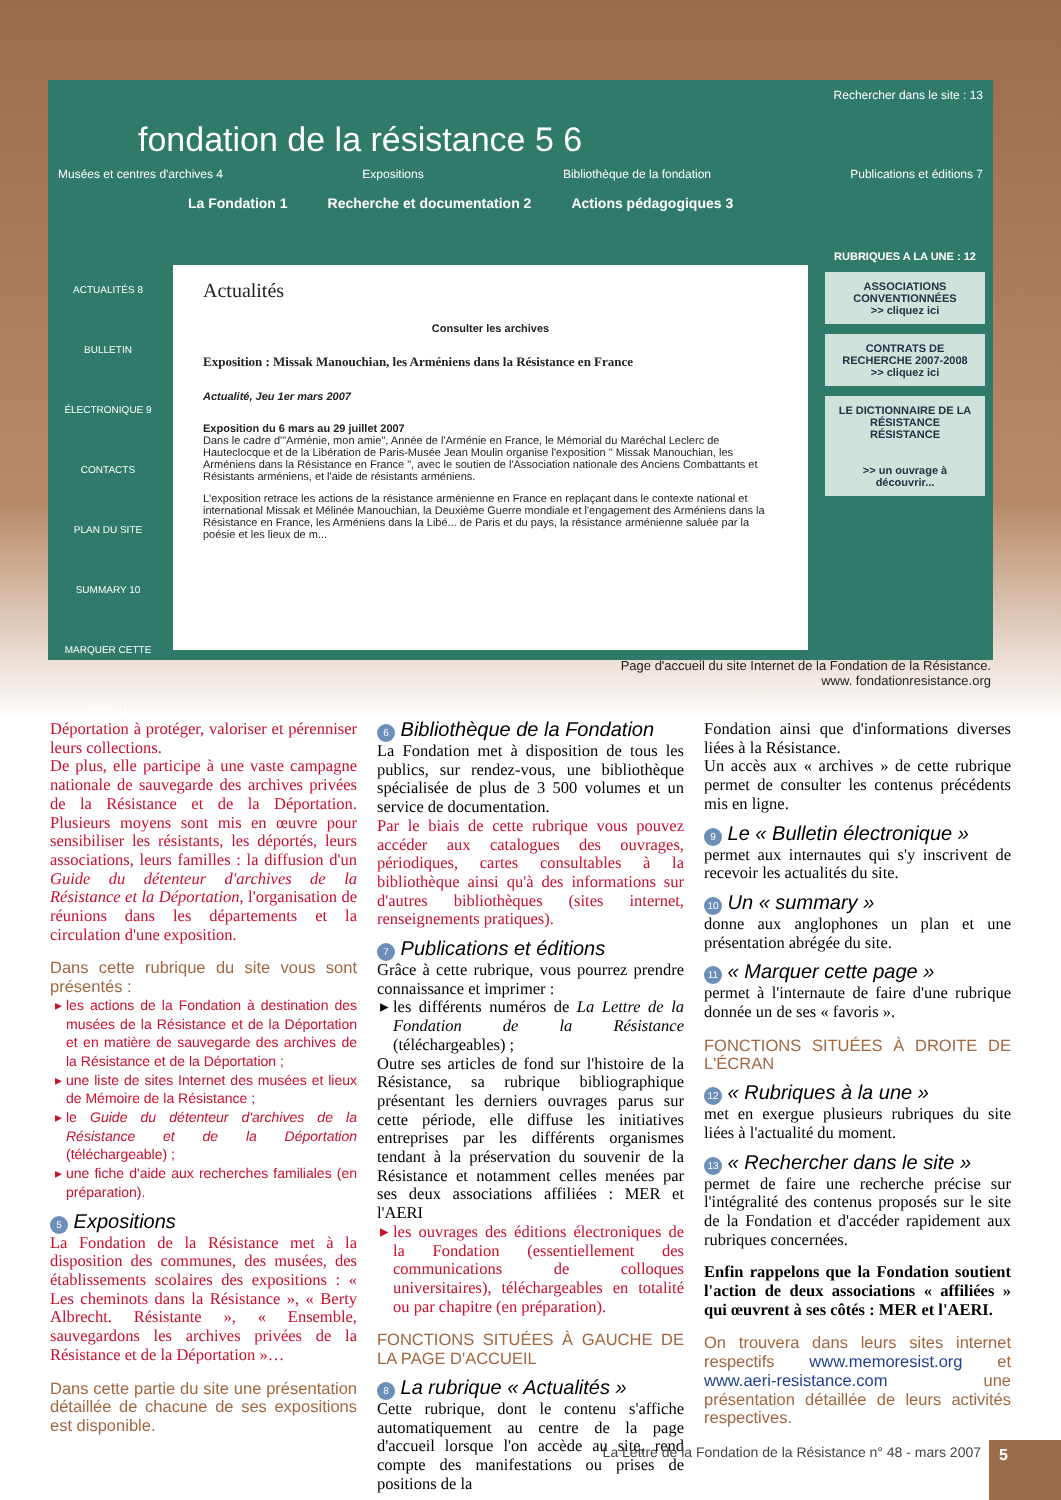Rechercher dans le site : 13
fondation de la résistance 5 6
Musées et centres d'archives 4 Expositions Bibliothèque de la fondation Publications et éditions 7
La Fondation 1 Recherche et documentation 2 Actions pédagogiques 3
ACTUALITÉS 8
BULLETIN ÉLECTRONIQUE 9
CONTACTS
PLAN DU SITE
SUMMARY 10
MARQUER CETTE PAGE 11
Actualités
Consulter les archives
Exposition : Missak Manouchian, les Arméniens dans la Résistance en France
Actualité, Jeu 1er mars 2007
Exposition du 6 mars au 29 juillet 2007
Dans le cadre d'"Arménie, mon amie", Année de l'Arménie en France, le Mémorial du Maréchal Leclerc de Hauteclocque et de la Libération de Paris-Musée Jean Moulin organise l'exposition " Missak Manouchian, les Arméniens dans la Résistance en France ", avec le soutien de l'Association nationale des Anciens Combattants et Résistants arméniens, et l'aide de résistants arméniens.
L'exposition retrace les actions de la résistance arménienne en France en replaçant dans le contexte national et international Missak et Mélinée Manouchian, la Deuxième Guerre mondiale et l'engagement des Arméniens dans la Résistance en France, les Arméniens dans la Libé... de Paris et du pays, la résistance arménienne saluée par la poésie et les lieux de m...
RUBRIQUES A LA UNE : 12
ASSOCIATIONS CONVENTIONNÉES
>> cliquez ici
CONTRATS DE RECHERCHE 2007-2008
>> cliquez ici
LE DICTIONNAIRE DE LA RÉSISTANCE
RÉSISTANCE
>> un ouvrage à découvrir...
Page d'accueil du site Internet de la Fondation de la Résistance.
www. fondationresistance.org
Déportation à protéger, valoriser et pérenniser leurs collections.
De plus, elle participe à une vaste campagne nationale de sauvegarde des archives privées de la Résistance et de la Déportation. Plusieurs moyens sont mis en œuvre pour sensibiliser les résistants, les déportés, leurs associations, leurs familles : la diffusion d'un Guide du détenteur d'archives de la Résistance et la Déportation, l'organisation de réunions dans les départements et la circulation d'une exposition.
Dans cette rubrique du site vous sont présentés :
les actions de la Fondation à destination des musées de la Résistance et de la Déportation et en matière de sauvegarde des archives de la Résistance et de la Déportation ;
une liste de sites Internet des musées et lieux de Mémoire de la Résistance ;
le Guide du détenteur d'archives de la Résistance et de la Déportation (téléchargeable) ;
une fiche d'aide aux recherches familiales (en préparation).
5 Expositions
La Fondation de la Résistance met à la disposition des communes, des musées, des établissements scolaires des expositions : « Les cheminots dans la Résistance », « Berty Albrecht. Résistante », « Ensemble, sauvegardons les archives privées de la Résistance et de la Déportation »…
Dans cette partie du site une présentation détaillée de chacune de ses expositions est disponible.
6 Bibliothèque de la Fondation
La Fondation met à disposition de tous les publics, sur rendez-vous, une bibliothèque spécialisée de plus de 3 500 volumes et un service de documentation.
Par le biais de cette rubrique vous pouvez accéder aux catalogues des ouvrages, périodiques, cartes consultables à la bibliothèque ainsi qu'à des informations sur d'autres bibliothèques (sites internet, renseignements pratiques).
7 Publications et éditions
Grâce à cette rubrique, vous pourrez prendre connaissance et imprimer :
les différents numéros de La Lettre de la Fondation de la Résistance (téléchargeables) ;
Outre ses articles de fond sur l'histoire de la Résistance, sa rubrique bibliographique présentant les derniers ouvrages parus sur cette période, elle diffuse les initiatives entreprises par les différents organismes tendant à la préservation du souvenir de la Résistance et notamment celles menées par ses deux associations affiliées : MER et l'AERI
les ouvrages des éditions électroniques de la Fondation (essentiellement des communications de colloques universitaires), téléchargeables en totalité ou par chapitre (en préparation).
FONCTIONS SITUÉES À GAUCHE DE LA PAGE D'ACCUEIL
8 La rubrique « Actualités »
Cette rubrique, dont le contenu s'affiche automatiquement au centre de la page d'accueil lorsque l'on accède au site, rend compte des manifestations ou prises de positions de la
Fondation ainsi que d'informations diverses liées à la Résistance.
Un accès aux « archives » de cette rubrique permet de consulter les contenus précédents mis en ligne.
9 Le « Bulletin électronique »
permet aux internautes qui s'y inscrivent de recevoir les actualités du site.
10 Un « summary »
donne aux anglophones un plan et une présentation abrégée du site.
11 « Marquer cette page »
permet à l'internaute de faire d'une rubrique donnée un de ses « favoris ».
FONCTIONS SITUÉES À DROITE DE L'ÉCRAN
12 « Rubriques à la une »
met en exergue plusieurs rubriques du site liées à l'actualité du moment.
13 « Rechercher dans le site »
permet de faire une recherche précise sur l'intégralité des contenus proposés sur le site de la Fondation et d'accéder rapidement aux rubriques concernées.
Enfin rappelons que la Fondation soutient l'action de deux associations « affiliées » qui œuvrent à ses côtés : MER et l'AERI.
On trouvera dans leurs sites internet respectifs www.memoresist.org et www.aeri-resistance.com une présentation détaillée de leurs activités respectives.
La Lettre de la Fondation de la Résistance n° 48 - mars 2007
5